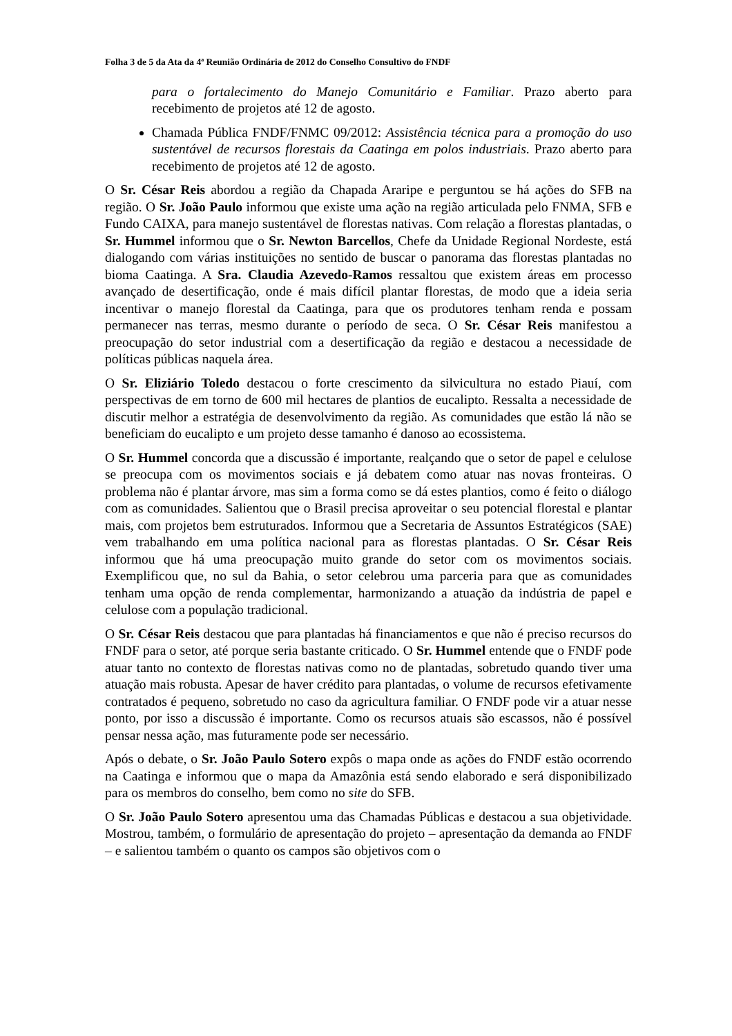Folha 3 de 5 da Ata da 4ª Reunião Ordinária de 2012 do Conselho Consultivo do FNDF
para o fortalecimento do Manejo Comunitário e Familiar. Prazo aberto para recebimento de projetos até 12 de agosto.
Chamada Pública FNDF/FNMC 09/2012: Assistência técnica para a promoção do uso sustentável de recursos florestais da Caatinga em polos industriais. Prazo aberto para recebimento de projetos até 12 de agosto.
O Sr. César Reis abordou a região da Chapada Araripe e perguntou se há ações do SFB na região. O Sr. João Paulo informou que existe uma ação na região articulada pelo FNMA, SFB e Fundo CAIXA, para manejo sustentável de florestas nativas. Com relação a florestas plantadas, o Sr. Hummel informou que o Sr. Newton Barcellos, Chefe da Unidade Regional Nordeste, está dialogando com várias instituições no sentido de buscar o panorama das florestas plantadas no bioma Caatinga. A Sra. Claudia Azevedo-Ramos ressaltou que existem áreas em processo avançado de desertificação, onde é mais difícil plantar florestas, de modo que a ideia seria incentivar o manejo florestal da Caatinga, para que os produtores tenham renda e possam permanecer nas terras, mesmo durante o período de seca. O Sr. César Reis manifestou a preocupação do setor industrial com a desertificação da região e destacou a necessidade de políticas públicas naquela área.
O Sr. Eliziário Toledo destacou o forte crescimento da silvicultura no estado Piauí, com perspectivas de em torno de 600 mil hectares de plantios de eucalipto. Ressalta a necessidade de discutir melhor a estratégia de desenvolvimento da região. As comunidades que estão lá não se beneficiam do eucalipto e um projeto desse tamanho é danoso ao ecossistema.
O Sr. Hummel concorda que a discussão é importante, realçando que o setor de papel e celulose se preocupa com os movimentos sociais e já debatem como atuar nas novas fronteiras. O problema não é plantar árvore, mas sim a forma como se dá estes plantios, como é feito o diálogo com as comunidades. Salientou que o Brasil precisa aproveitar o seu potencial florestal e plantar mais, com projetos bem estruturados. Informou que a Secretaria de Assuntos Estratégicos (SAE) vem trabalhando em uma política nacional para as florestas plantadas. O Sr. César Reis informou que há uma preocupação muito grande do setor com os movimentos sociais. Exemplificou que, no sul da Bahia, o setor celebrou uma parceria para que as comunidades tenham uma opção de renda complementar, harmonizando a atuação da indústria de papel e celulose com a população tradicional.
O Sr. César Reis destacou que para plantadas há financiamentos e que não é preciso recursos do FNDF para o setor, até porque seria bastante criticado. O Sr. Hummel entende que o FNDF pode atuar tanto no contexto de florestas nativas como no de plantadas, sobretudo quando tiver uma atuação mais robusta. Apesar de haver crédito para plantadas, o volume de recursos efetivamente contratados é pequeno, sobretudo no caso da agricultura familiar. O FNDF pode vir a atuar nesse ponto, por isso a discussão é importante. Como os recursos atuais são escassos, não é possível pensar nessa ação, mas futuramente pode ser necessário.
Após o debate, o Sr. João Paulo Sotero expôs o mapa onde as ações do FNDF estão ocorrendo na Caatinga e informou que o mapa da Amazônia está sendo elaborado e será disponibilizado para os membros do conselho, bem como no site do SFB.
O Sr. João Paulo Sotero apresentou uma das Chamadas Públicas e destacou a sua objetividade. Mostrou, também, o formulário de apresentação do projeto – apresentação da demanda ao FNDF – e salientou também o quanto os campos são objetivos com o